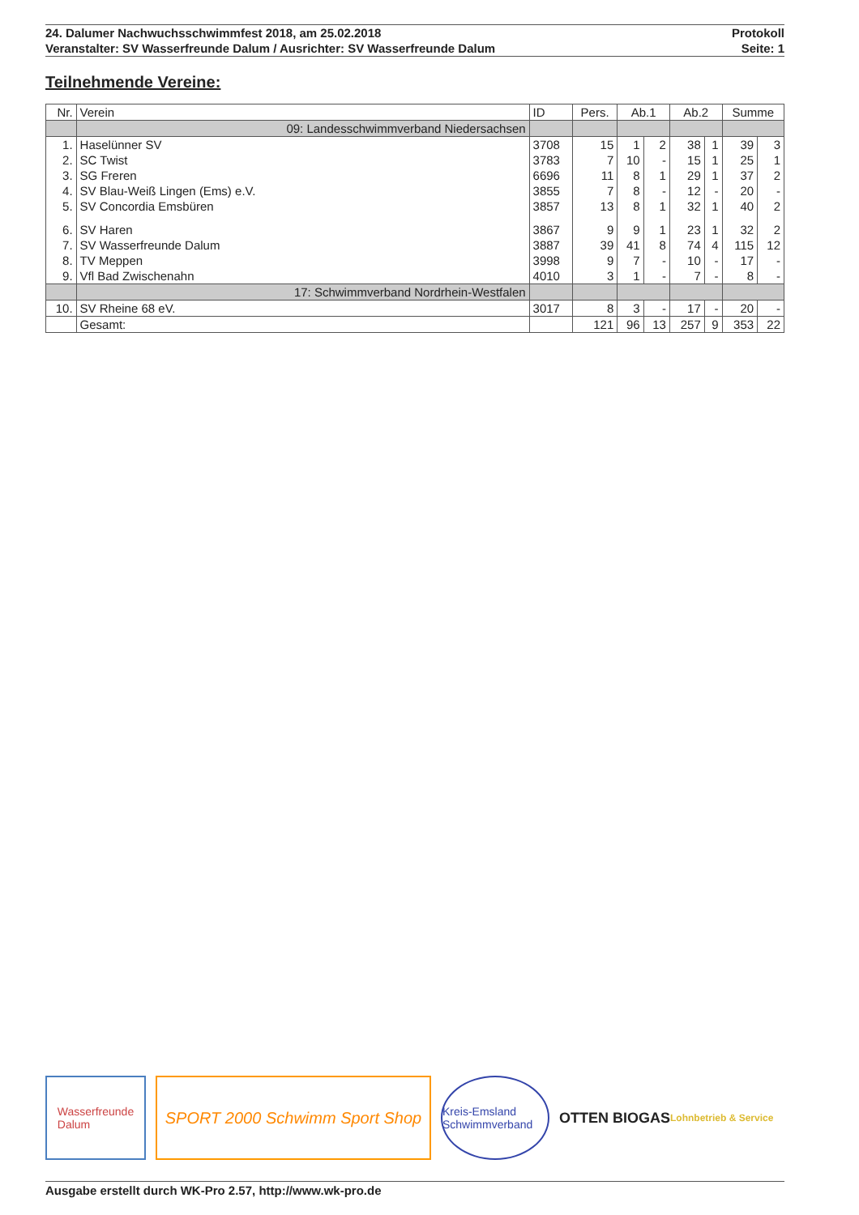24. Dalumer Nachwuchsschwimmfest 2018, am 25.02.2018 Protokoll
Veranstalter: SV Wasserfreunde Dalum / Ausrichter: SV Wasserfreunde Dalum Seite: 1
Teilnehmende Vereine:
| Nr. | Verein | ID | Pers. | Ab.1 | | Ab.2 | | Summe | |
| --- | --- | --- | --- | --- | --- | --- | --- | --- | --- |
| | 09: Landesschwimmverband Niedersachsen | | | | | | | | |
| 1. | Haselünner SV | 3708 | 15 | 1 | 2 | 38 | 1 | 39 | 3 |
| 2. | SC Twist | 3783 | 7 | 10 | - | 15 | 1 | 25 | 1 |
| 3. | SG Freren | 6696 | 11 | 8 | 1 | 29 | 1 | 37 | 2 |
| 4. | SV Blau-Weiß Lingen (Ems) e.V. | 3855 | 7 | 8 | - | 12 | - | 20 | - |
| 5. | SV Concordia Emsbüren | 3857 | 13 | 8 | 1 | 32 | 1 | 40 | 2 |
| 6. | SV Haren | 3867 | 9 | 9 | 1 | 23 | 1 | 32 | 2 |
| 7. | SV Wasserfreunde Dalum | 3887 | 39 | 41 | 8 | 74 | 4 | 115 | 12 |
| 8. | TV Meppen | 3998 | 9 | 7 | - | 10 | - | 17 | - |
| 9. | Vfl Bad Zwischenahn | 4010 | 3 | 1 | - | 7 | - | 8 | - |
| | 17: Schwimmverband Nordrhein-Westfalen | | | | | | | | |
| 10. | SV Rheine 68 eV. | 3017 | 8 | 3 | - | 17 | - | 20 | - |
| | Gesamt: | | 121 | 96 | 13 | 257 | 9 | 353 | 22 |
Wasserfreunde
Dalum
SPORT 2000 Schwimm Sport Shop
Kreis-Emsland Schwimmverband
OTTEN BIOGAS
Lohnbetrieb & Service
Ausgabe erstellt durch WK-Pro 2.57, http://www.wk-pro.de